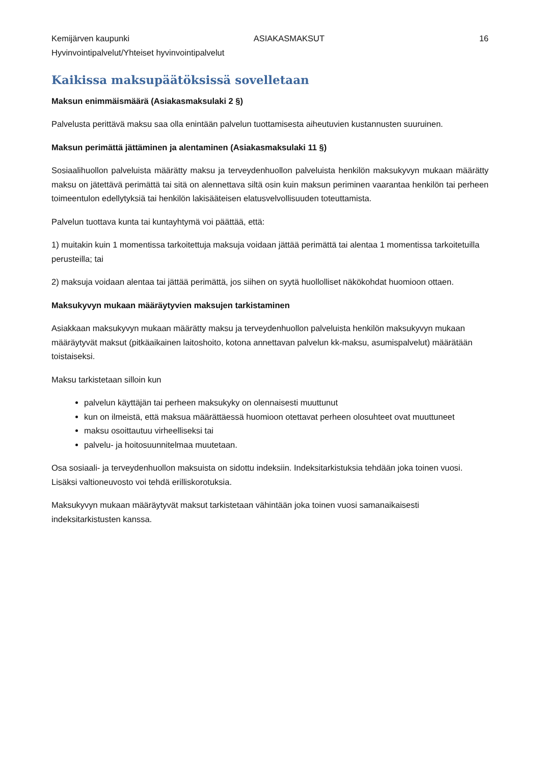Kemijärven kaupunki ASIAKASMAKSUT 16
Hyvinvointipalvelut/Yhteiset hyvinvointipalvelut
Kaikissa maksupäätöksissä sovelletaan
Maksun enimmäismäärä (Asiakasmaksulaki 2 §)
Palvelusta perittävä maksu saa olla enintään palvelun tuottamisesta aiheutuvien kustannusten suuruinen.
Maksun perimättä jättäminen ja alentaminen (Asiakasmaksulaki 11 §)
Sosiaalihuollon palveluista määrätty maksu ja terveydenhuollon palveluista henkilön maksukyvyn mukaan määrätty maksu on jätettävä perimättä tai sitä on alennettava siltä osin kuin maksun periminen vaarantaa henkilön tai perheen toimeentulon edellytyksiä tai henkilön lakisääteisen elatusvelvollisuuden toteuttamista.
Palvelun tuottava kunta tai kuntayhtymä voi päättää, että:
1) muitakin kuin 1 momentissa tarkoitettuja maksuja voidaan jättää perimättä tai alentaa 1 momentissa tarkoitetuilla perusteilla; tai
2) maksuja voidaan alentaa tai jättää perimättä, jos siihen on syytä huollolliset näkökohdat huomioon ottaen.
Maksukyvyn mukaan määräytyvien maksujen tarkistaminen
Asiakkaan maksukyvyn mukaan määrätty maksu ja terveydenhuollon palveluista henkilön maksukyvyn mukaan määräytyvät maksut (pitkäaikainen laitoshoito, kotona annettavan palvelun kk-maksu, asumispalvelut) määrätään toistaiseksi.
Maksu tarkistetaan silloin kun
palvelun käyttäjän tai perheen maksukyky on olennaisesti muuttunut
kun on ilmeistä, että maksua määrättäessä huomioon otettavat perheen olosuhteet ovat muuttuneet
maksu osoittautuu virheelliseksi tai
palvelu- ja hoitosuunnitelmaa muutetaan.
Osa sosiaali- ja terveydenhuollon maksuista on sidottu indeksiin. Indeksitarkistuksia tehdään joka toinen vuosi. Lisäksi valtioneuvosto voi tehdä erilliskorotuksia.
Maksukyvyn mukaan määräytyvät maksut tarkistetaan vähintään joka toinen vuosi samanaikaisesti indeksitarkistusten kanssa.